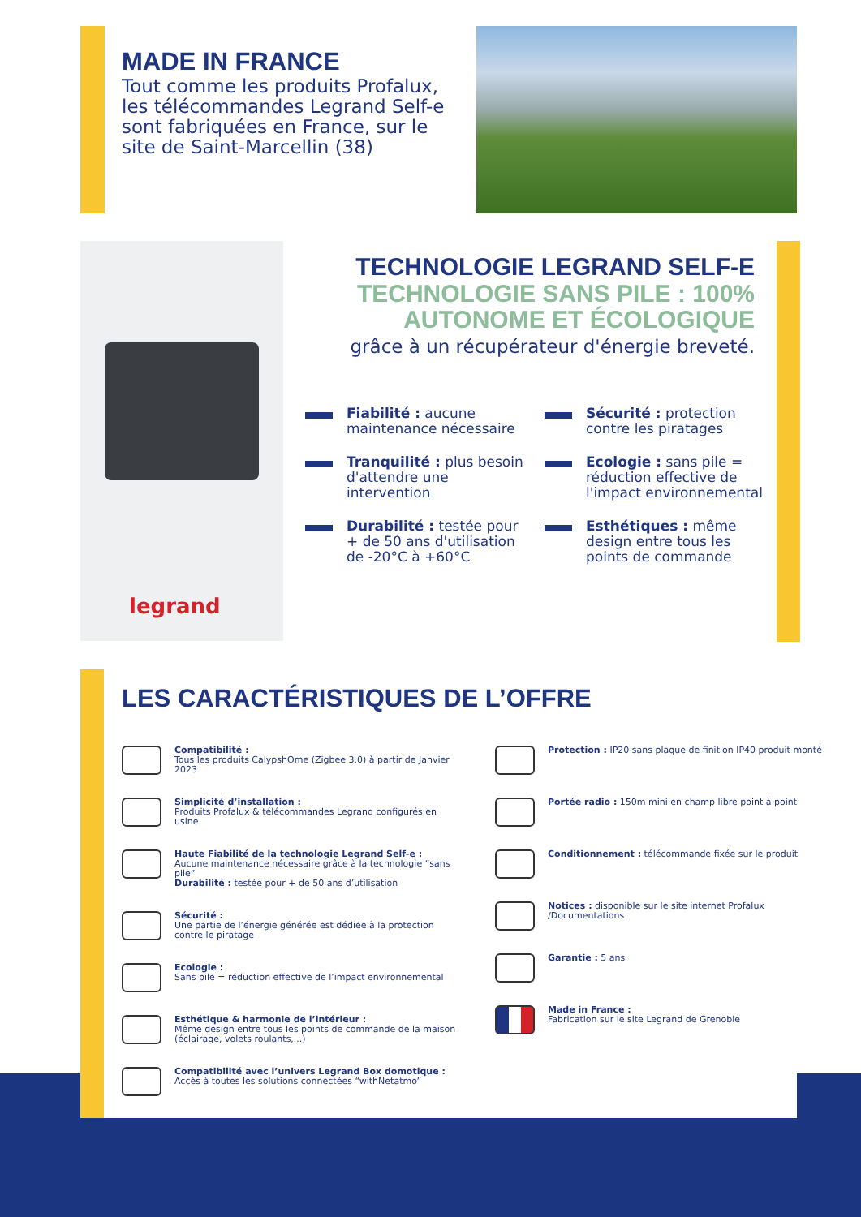MADE IN FRANCE
Tout comme les produits Profalux, les télécommandes Legrand Self-e sont fabriquées en France, sur le site de Saint-Marcellin (38)
legrand
TECHNOLOGIE LEGRAND SELF-E
TECHNOLOGIE SANS PILE : 100%
AUTONOME ET ÉCOLOGIQUE
grâce à un récupérateur d'énergie breveté.
Fiabilité : aucune maintenance nécessaire
Sécurité : protection contre les piratages
Tranquilité : plus besoin d'attendre une intervention
Ecologie : sans pile = réduction effective de l'impact environnemental
Durabilité : testée pour + de 50 ans d'utilisation de -20°C à +60°C
Esthétiques : même design entre tous les points de commande
LES CARACTÉRISTIQUES DE L’OFFRE
Compatibilité :
Tous les produits CalypshOme (Zigbee 3.0) à partir de Janvier 2023
Simplicité d’installation :
Produits Profalux & télécommandes Legrand configurés en usine
Haute Fiabilité de la technologie Legrand Self-e :
Aucune maintenance nécessaire grâce à la technologie “sans pile”
Durabilité : testée pour + de 50 ans d’utilisation
Sécurité :
Une partie de l’énergie générée est dédiée à la protection contre le piratage
Ecologie :
Sans pile = réduction effective de l’impact environnemental
Esthétique & harmonie de l’intérieur :
Même design entre tous les points de commande de la maison (éclairage, volets roulants,...)
Compatibilité avec l’univers Legrand Box domotique :
Accès à toutes les solutions connectées “withNetatmo”
Protection : IP20 sans plaque de finition IP40 produit monté
Portée radio : 150m mini en champ libre point à point
Conditionnement : télécommande fixée sur le produit
Notices : disponible sur le site internet Profalux /Documentations
Garantie : 5 ans
Made in France :
Fabrication sur le site Legrand de Grenoble